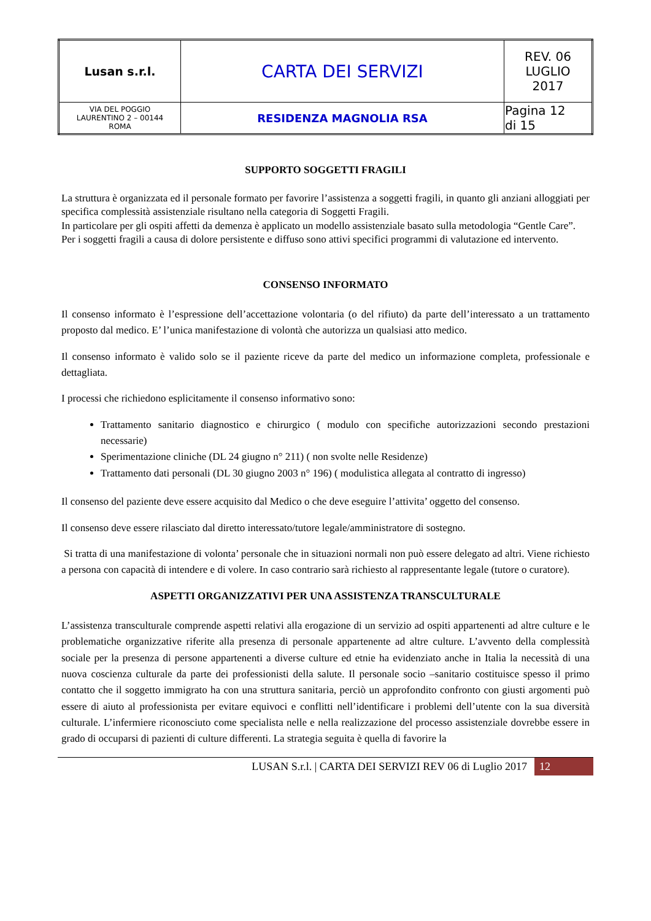| Lusan s.r.l. | CARTA DEI SERVIZI | REV. 06 LUGLIO 2017 |
| VIA DEL POGGIO LAURENTINO 2 – 00144 ROMA | RESIDENZA MAGNOLIA RSA | Pagina 12 di 15 |
SUPPORTO SOGGETTI FRAGILI
La struttura è organizzata ed il personale formato per favorire l’assistenza a soggetti fragili, in quanto gli anziani alloggiati per specifica complessità assistenziale risultano nella categoria di Soggetti Fragili.
In particolare per gli ospiti affetti da demenza è applicato un modello assistenziale basato sulla metodologia “Gentle Care”.
Per i soggetti fragili a causa di dolore persistente e diffuso sono attivi specifici programmi di valutazione ed intervento.
CONSENSO INFORMATO
Il consenso informato è l’espressione dell’accettazione volontaria (o del rifiuto) da parte dell’interessato a un trattamento proposto dal medico. E’ l’unica manifestazione di volontà che autorizza un qualsiasi atto medico.
Il consenso informato è valido solo se il paziente riceve da parte del medico un informazione completa, professionale e dettagliata.
I processi che richiedono esplicitamente il consenso informativo sono:
Trattamento sanitario diagnostico e chirurgico ( modulo con specifiche autorizzazioni secondo prestazioni necessarie)
Sperimentazione cliniche (DL 24 giugno n° 211) ( non svolte nelle Residenze)
Trattamento dati personali (DL 30 giugno 2003 n° 196) ( modulistica allegata al contratto di ingresso)
Il consenso del paziente deve essere acquisito dal Medico o che deve eseguire l’attivita’ oggetto del consenso.
Il consenso deve essere rilasciato dal diretto interessato/tutore legale/amministratore di sostegno.
Si tratta di una manifestazione di volonta’ personale che in situazioni normali non può essere delegato ad altri. Viene richiesto a persona con capacità di intendere e di volere. In caso contrario sarà richiesto al rappresentante legale (tutore o curatore).
ASPETTI ORGANIZZATIVI PER UNA ASSISTENZA TRANSCULTURALE
L’assistenza transculturale comprende aspetti relativi alla erogazione di un servizio ad ospiti appartenenti ad altre culture e le problematiche organizzative riferite alla presenza di personale appartenente ad altre culture. L’avvento della complessità sociale per la presenza di persone appartenenti a diverse culture ed etnie ha evidenziato anche in Italia la necessità di una nuova coscienza culturale da parte dei professionisti della salute. Il personale socio –sanitario costituisce spesso il primo contatto che il soggetto immigrato ha con una struttura sanitaria, perciò un approfondito confronto con giusti argomenti può essere di aiuto al professionista per evitare equivoci e conflitti nell’identificare i problemi dell’utente con la sua diversità culturale. L’infermiere riconosciuto come specialista nelle e nella realizzazione del processo assistenziale dovrebbe essere in grado di occuparsi di pazienti di culture differenti. La strategia seguita è quella di favorire la
LUSAN S.r.l. | CARTA DEI SERVIZI REV 06 di Luglio 2017 12